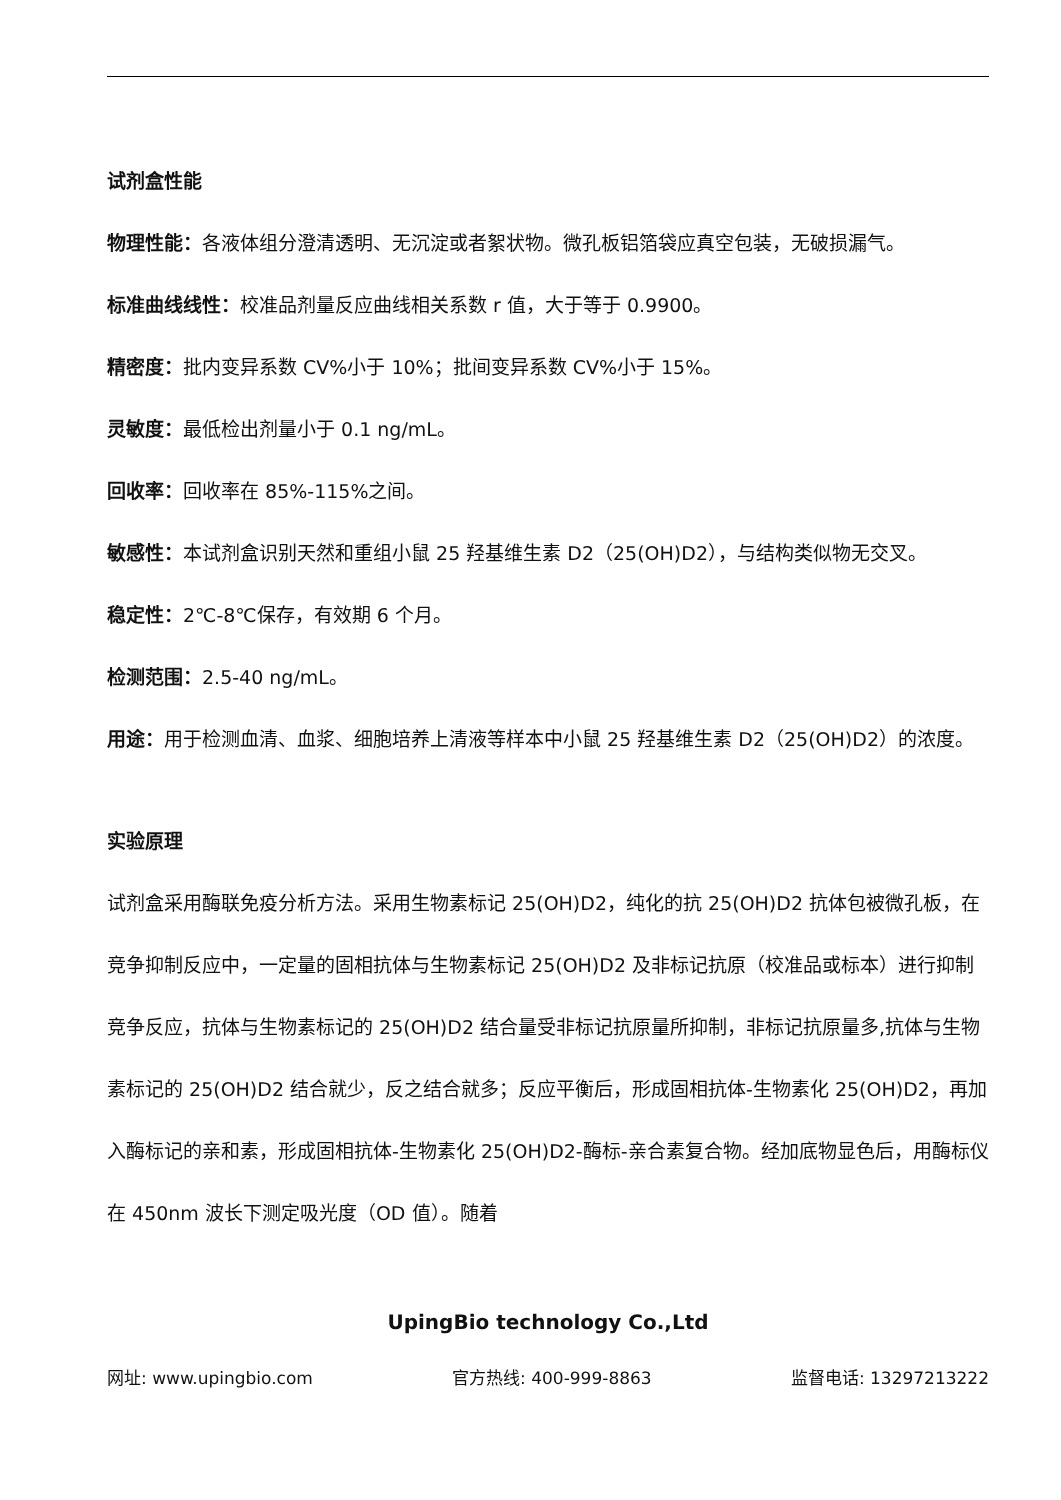试剂盒性能
物理性能：各液体组分澄清透明、无沉淀或者絮状物。微孔板铝箔袋应真空包装，无破损漏气。
标准曲线线性：校准品剂量反应曲线相关系数 r 值，大于等于 0.9900。
精密度：批内变异系数 CV%小于 10%；批间变异系数 CV%小于 15%。
灵敏度：最低检出剂量小于 0.1 ng/mL。
回收率：回收率在 85%-115%之间。
敏感性：本试剂盒识别天然和重组小鼠 25 羟基维生素 D2（25(OH)D2），与结构类似物无交叉。
稳定性：2℃-8℃保存，有效期 6 个月。
检测范围：2.5-40 ng/mL。
用途：用于检测血清、血浆、细胞培养上清液等样本中小鼠 25 羟基维生素 D2（25(OH)D2）的浓度。
实验原理
试剂盒采用酶联免疫分析方法。采用生物素标记 25(OH)D2，纯化的抗 25(OH)D2 抗体包被微孔板，在竞争抑制反应中，一定量的固相抗体与生物素标记 25(OH)D2 及非标记抗原（校准品或标本）进行抑制竞争反应，抗体与生物素标记的 25(OH)D2 结合量受非标记抗原量所抑制，非标记抗原量多,抗体与生物素标记的 25(OH)D2 结合就少，反之结合就多；反应平衡后，形成固相抗体-生物素化 25(OH)D2，再加入酶标记的亲和素，形成固相抗体-生物素化 25(OH)D2-酶标-亲合素复合物。经加底物显色后，用酶标仪在 450nm 波长下测定吸光度（OD 值）。随着
UpingBio technology Co.,Ltd
网址: www.upingbio.com 官方热线: 400-999-8863 监督电话: 13297213222